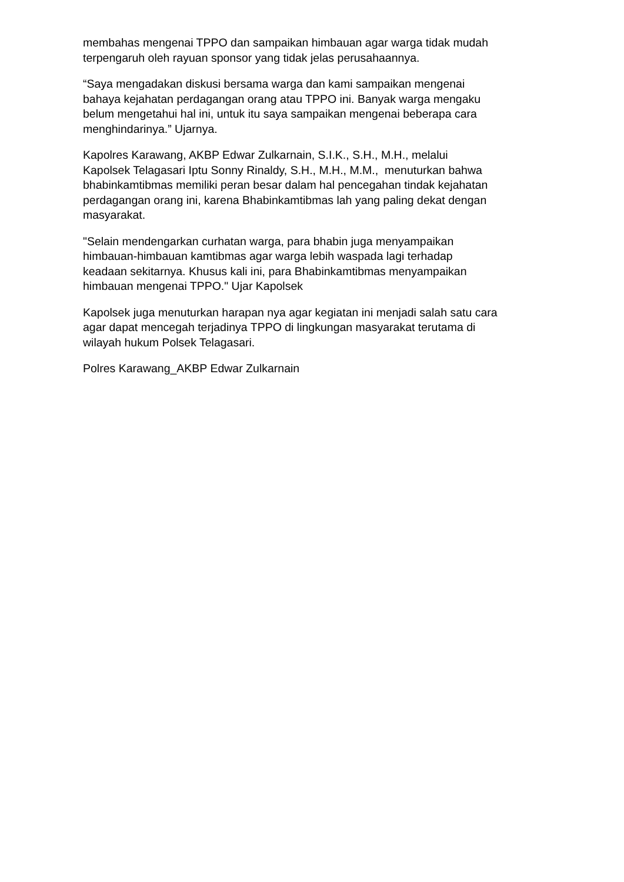membahas mengenai TPPO dan sampaikan himbauan agar warga tidak mudah
terpengaruh oleh rayuan sponsor yang tidak jelas perusahaannya.
“Saya mengadakan diskusi bersama warga dan kami sampaikan mengenai
bahaya kejahatan perdagangan orang atau TPPO ini. Banyak warga mengaku
belum mengetahui hal ini, untuk itu saya sampaikan mengenai beberapa cara
menghindarinya.” Ujarnya.
Kapolres Karawang, AKBP Edwar Zulkarnain, S.I.K., S.H., M.H., melalui
Kapolsek Telagasari Iptu Sonny Rinaldy, S.H., M.H., M.M., menuturkan bahwa
bhabinkamtibmas memiliki peran besar dalam hal pencegahan tindak kejahatan
perdagangan orang ini, karena Bhabinkamtibmas lah yang paling dekat dengan
masyarakat.
"Selain mendengarkan curhatan warga, para bhabin juga menyampaikan
himbauan-himbauan kamtibmas agar warga lebih waspada lagi terhadap
keadaan sekitarnya. Khusus kali ini, para Bhabinkamtibmas menyampaikan
himbauan mengenai TPPO." Ujar Kapolsek
Kapolsek juga menuturkan harapan nya agar kegiatan ini menjadi salah satu cara
agar dapat mencegah terjadinya TPPO di lingkungan masyarakat terutama di
wilayah hukum Polsek Telagasari.
Polres Karawang_AKBP Edwar Zulkarnain